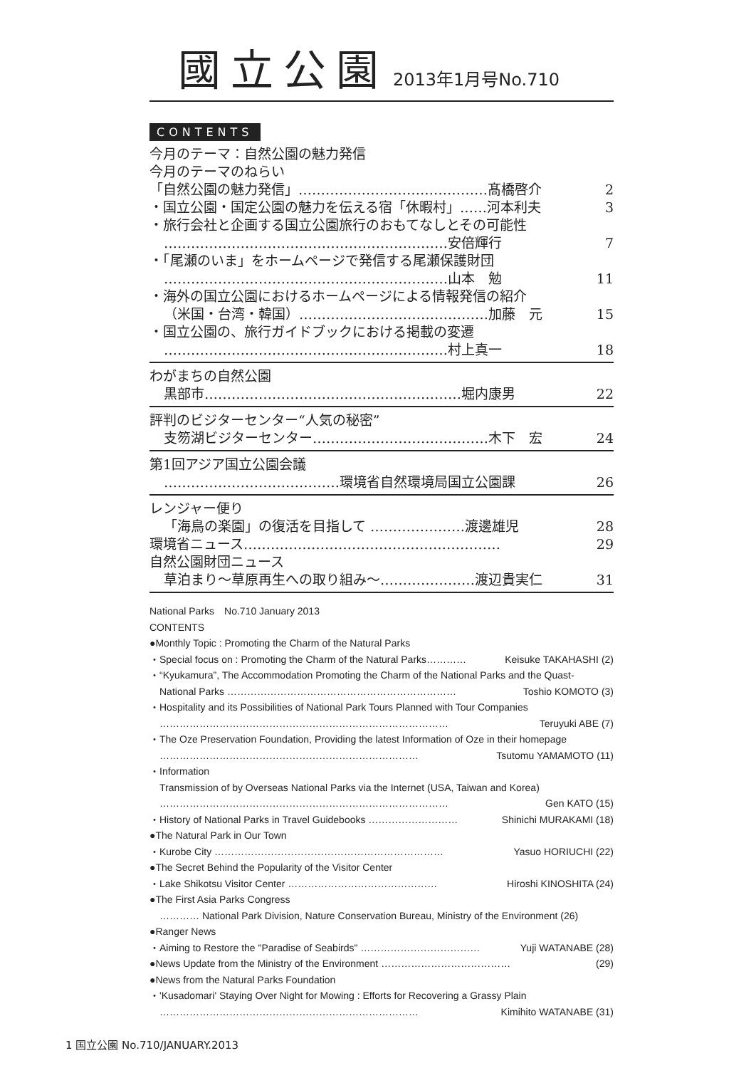國立公園 2013年1月号No.710
CONTENTS
今月のテーマ：自然公園の魅力発信
今月のテーマのねらい
「自然公園の魅力発信」……………………………………髙橋啓介 2
・国立公園・国定公園の魅力を伝える宿「休暇村」……河本利夫 3
・旅行会社と企画する国立公園旅行のおもてなしとその可能性
………………………………………………………安倍輝行 7
・「尾瀬のいま」をホームページで発信する尾瀬保護財団
………………………………………………………山本　勉 11
・海外の国立公園におけるホームページによる情報発信の紹介
（米国・台湾・韓国）……………………………………加藤　元 15
・国立公園の、旅行ガイドブックにおける掲載の変遷
………………………………………………………村上真一 18
わがまちの自然公園
黒部市…………………………………………………堀内康男 22
評判のビジターセンター“人気の秘密”
支笏湖ビジターセンター…………………………………木下　宏 24
第1回アジア国立公園会議
…………………………………環境省自然環境局国立公園課 26
レンジャー便り
「海鳥の楽園」の復活を目指して …………………渡邊雄児 28
環境省ニュース………………………………………………… 29
自然公園財団ニュース
草泊まり～草原再生への取り組み～…………………渡辺貴実仁 31
National Parks　No.710 January 2013
CONTENTS
●Monthly Topic : Promoting the Charm of the Natural Parks
・Special focus on : Promoting the Charm of the Natural Parks………… Keisuke TAKAHASHI (2)
・“Kyukamura”, The Accommodation Promoting the Charm of the National Parks and the Quast-
National Parks …………………………………………………………… Toshio KOMOTO (3)
・Hospitality and its Possibilities of National Park Tours Planned with Tour Companies
…………………………………………………………………………… Teruyuki ABE (7)
・The Oze Preservation Foundation, Providing the latest Information of Oze in their homepage
…………………………………………………………………… Tsutomu YAMAMOTO (11)
・Information
Transmission of by Overseas National Parks via the Internet (USA, Taiwan and Korea)
…………………………………………………………………………… Gen KATO (15)
・History of National Parks in Travel Guidebooks ……………………… Shinichi MURAKAMI (18)
●The Natural Park in Our Town
・Kurobe City …………………………………………………………… Yasuo HORIUCHI (22)
●The Secret Behind the Popularity of the Visitor Center
・Lake Shikotsu Visitor Center ……………………………………… Hiroshi KINOSHITA (24)
●The First Asia Parks Congress
………… National Park Division, Nature Conservation Bureau, Ministry of the Environment (26)
●Ranger News
・Aiming to Restore the "Paradise of Seabirds" ……………………………… Yuji WATANABE (28)
●News Update from the Ministry of the Environment ………………………………… (29)
●News from the Natural Parks Foundation
・'Kusadomari' Staying Over Night for Mowing : Efforts for Recovering a Grassy Plain
…………………………………………………………………… Kimihito WATANABE (31)
1 国立公園 No.710/JANUARY.2013